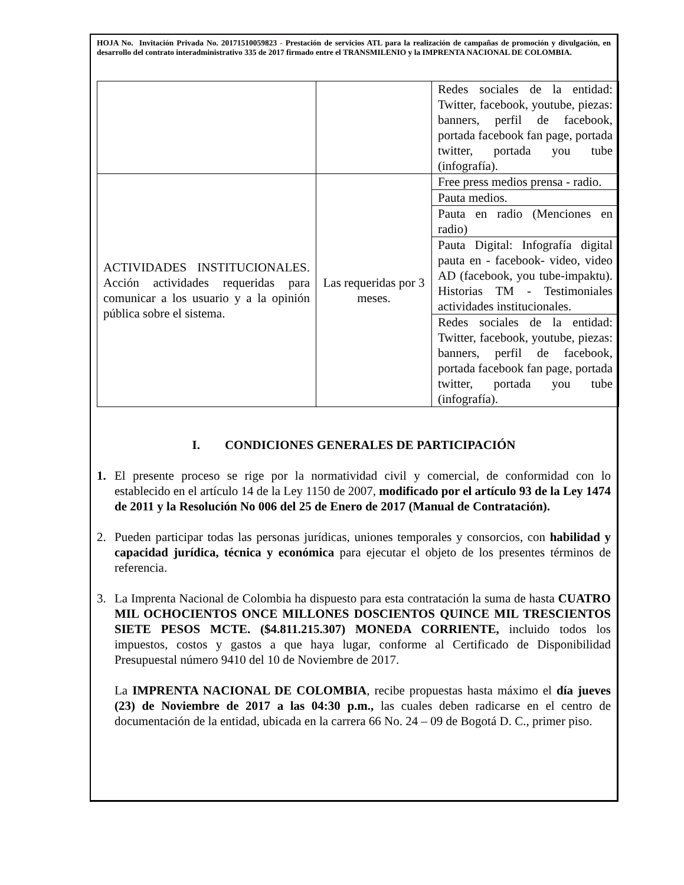HOJA No. Invitación Privada No. 20171510059823 - Prestación de servicios ATL para la realización de campañas de promoción y divulgación, en desarrollo del contrato interadministrativo 335 de 2017 firmado entre el TRANSMILENIO y la IMPRENTA NACIONAL DE COLOMBIA.
| | | Redes sociales de la entidad: Twitter, facebook, youtube, piezas: banners, perfil de facebook, portada facebook fan page, portada twitter, portada you tube (infografía). |
| ACTIVIDADES INSTITUCIONALES. Acción actividades requeridas para comunicar a los usuario y a la opinión pública sobre el sistema. | Las requeridas por 3 meses. | Free press medios prensa - radio. |
| | | Pauta medios. |
| | | Pauta en radio (Menciones en radio) |
| | | Pauta Digital: Infografía digital pauta en - facebook- video, video AD (facebook, you tube-impaktu). Historias TM - Testimoniales actividades institucionales. |
| | | Redes sociales de la entidad: Twitter, facebook, youtube, piezas: banners, perfil de facebook, portada facebook fan page, portada twitter, portada you tube (infografía). |
I. CONDICIONES GENERALES DE PARTICIPACIÓN
1. El presente proceso se rige por la normatividad civil y comercial, de conformidad con lo establecido en el artículo 14 de la Ley 1150 de 2007, modificado por el artículo 93 de la Ley 1474 de 2011 y la Resolución No 006 del 25 de Enero de 2017 (Manual de Contratación).
2. Pueden participar todas las personas jurídicas, uniones temporales y consorcios, con habilidad y capacidad jurídica, técnica y económica para ejecutar el objeto de los presentes términos de referencia.
3. La Imprenta Nacional de Colombia ha dispuesto para esta contratación la suma de hasta CUATRO MIL OCHOCIENTOS ONCE MILLONES DOSCIENTOS QUINCE MIL TRESCIENTOS SIETE PESOS MCTE. ($4.811.215.307) MONEDA CORRIENTE, incluido todos los impuestos, costos y gastos a que haya lugar, conforme al Certificado de Disponibilidad Presupuestal número 9410 del 10 de Noviembre de 2017.
La IMPRENTA NACIONAL DE COLOMBIA, recibe propuestas hasta máximo el día jueves (23) de Noviembre de 2017 a las 04:30 p.m., las cuales deben radicarse en el centro de documentación de la entidad, ubicada en la carrera 66 No. 24 – 09 de Bogotá D. C., primer piso.